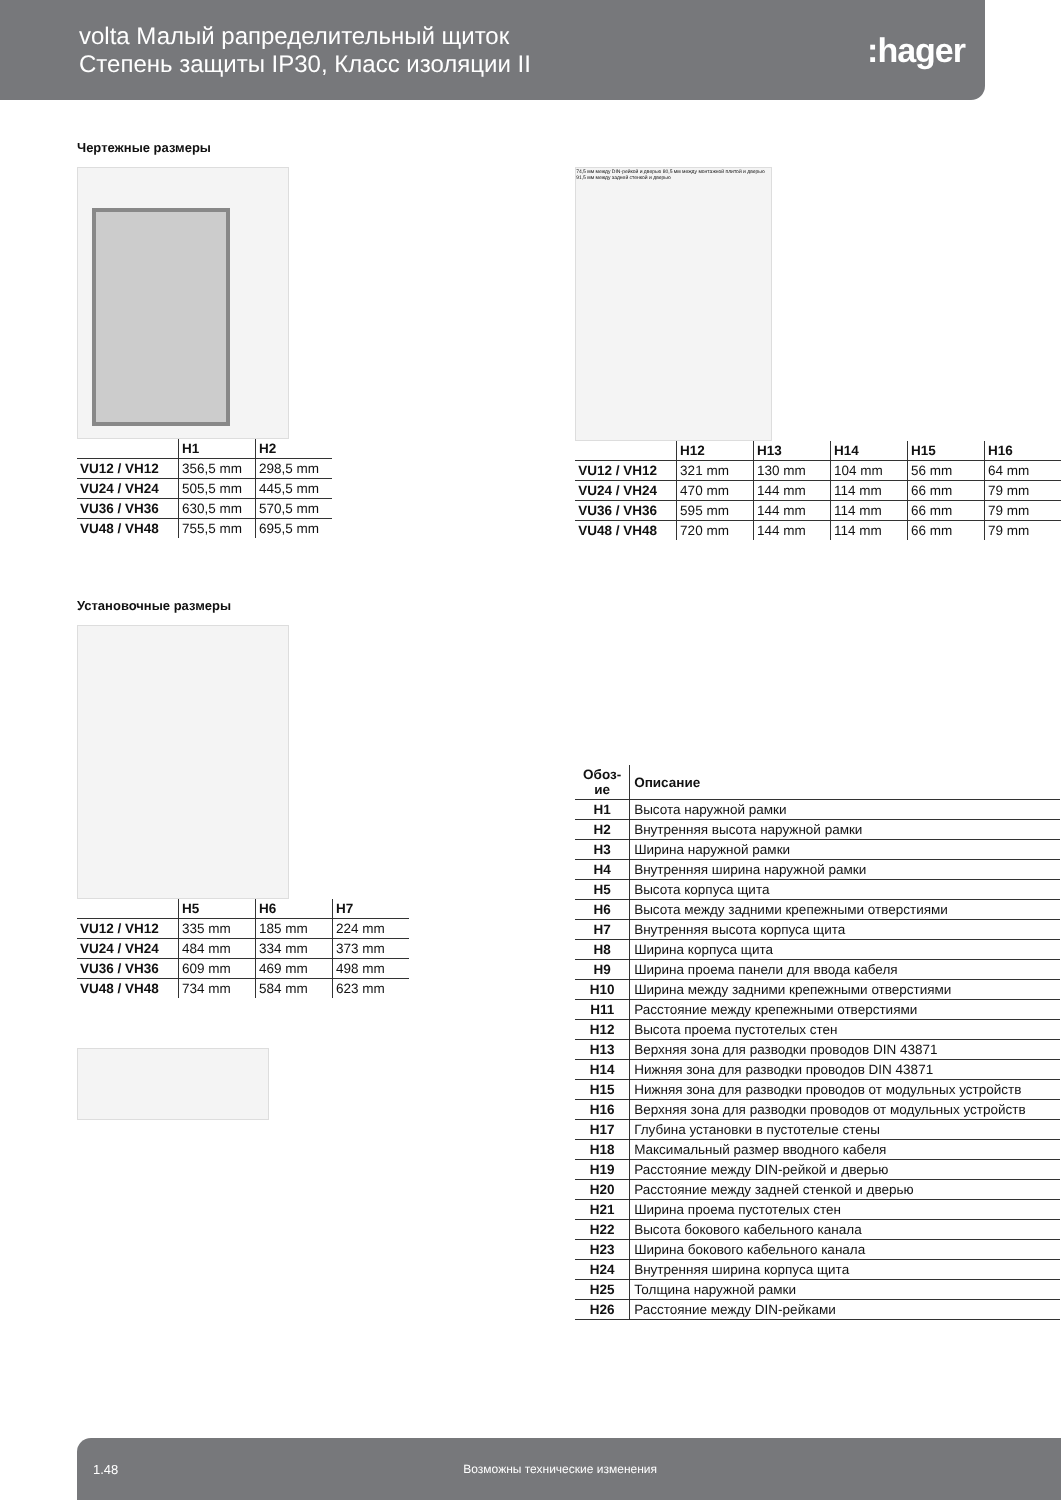volta Малый рапределительный щиток
Степень защиты IP30, Класс изоляции II
:hager
Чертежные размеры
| | H1 | H2 |
| --- | --- | --- |
| VU12 / VH12 | 356,5 mm | 298,5 mm |
| VU24 / VH24 | 505,5 mm | 445,5 mm |
| VU36 / VH36 | 630,5 mm | 570,5 mm |
| VU48 / VH48 | 755,5 mm | 695,5 mm |
Установочные размеры
| | H5 | H6 | H7 |
| --- | --- | --- | --- |
| VU12 / VH12 | 335 mm | 185 mm | 224 mm |
| VU24 / VH24 | 484 mm | 334 mm | 373 mm |
| VU36 / VH36 | 609 mm | 469 mm | 498 mm |
| VU48 / VH48 | 734 mm | 584 mm | 623 mm |
74,5 мм между DIN-рейкой и дверью 80,5 мм между монтажной плитой и дверью 91,5 мм между задней стенкой и дверью
| | H12 | H13 | H14 | H15 | H16 |
| --- | --- | --- | --- | --- | --- |
| VU12 / VH12 | 321 mm | 130 mm | 104 mm | 56 mm | 64 mm |
| VU24 / VH24 | 470 mm | 144 mm | 114 mm | 66 mm | 79 mm |
| VU36 / VH36 | 595 mm | 144 mm | 114 mm | 66 mm | 79 mm |
| VU48 / VH48 | 720 mm | 144 mm | 114 mm | 66 mm | 79 mm |
| Обоз-ие | Описание |
| H1 | Высота наружной рамки |
| H2 | Внутренняя высота наружной рамки |
| H3 | Ширина наружной рамки |
| H4 | Внутренняя ширина наружной рамки |
| H5 | Высота корпуса щита |
| H6 | Высота между задними крепежными отверстиями |
| H7 | Внутренняя высота корпуса щита |
| H8 | Ширина корпуса щита |
| H9 | Ширина проема панели для ввода кабеля |
| H10 | Ширина между задними крепежными отверстиями |
| H11 | Расстояние между крепежными отверстиями |
| H12 | Высота проема пустотелых стен |
| H13 | Верхняя зона для разводки проводов DIN 43871 |
| H14 | Нижняя зона для разводки проводов DIN 43871 |
| H15 | Нижняя зона для разводки проводов от модульных устройств |
| H16 | Верхняя зона для разводки проводов от модульных устройств |
| H17 | Глубина установки в пустотелые стены |
| H18 | Максимальный размер вводного кабеля |
| H19 | Расстояние между DIN-рейкой и дверью |
| H20 | Расстояние между задней стенкой и дверью |
| H21 | Ширина проема пустотелых стен |
| H22 | Высота бокового кабельного канала |
| H23 | Ширина бокового кабельного канала |
| H24 | Внутренняя ширина корпуса щита |
| H25 | Толщина наружной рамки |
| H26 | Расстояние между DIN-рейками |
1.48 Возможны технические изменения